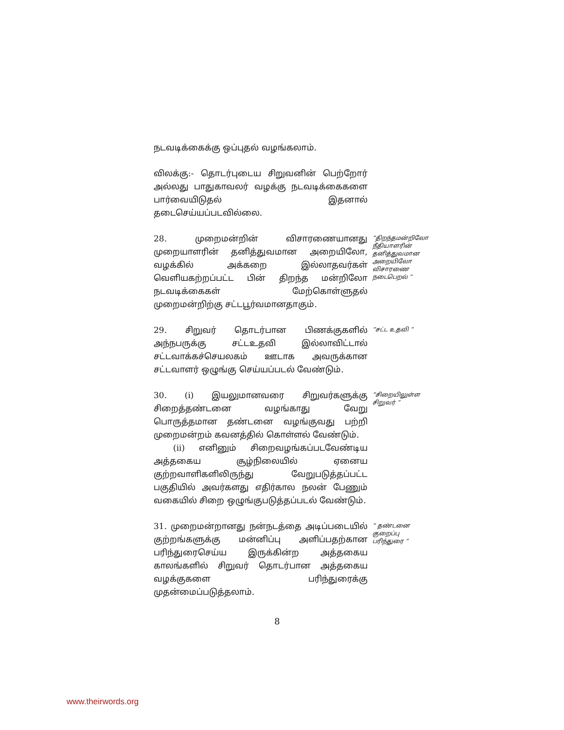நடவடிக்கைக்கு ஒப்புதல் வழங்கலாம்.
விலக்கு:- தொடர்புடைய சிறுவனின் பெற்றோர் அல்லது பாதுகாவலர் வழக்கு நடவடிக்கைகளை பார்வையிடுதல் இதனால் தடைசெய்யப்படவில்லை.
28. முறைமன்றின் விசாரணையானது முறையாளரின் தனித்துவமான அறையிலோ, வழக்கில் அக்கறை இல்லாதவர்கள் வெளியகற்றப்பட்ட பின் திறந்த மன்றிலோ நடவடிக்கைகள் மேற்கொள்ளுதல் முறைமன்றிற்கு சட்டபூர்வமானதாகும்.
“திறந்தமன்றிலோ நீதியாளரின் தனித்துவமான அறையிலோ விசாரணை நடைபெறல் ”
29. சிறுவர் தொடர்பான பிணக்குகளில் அந்நபருக்கு சட்டஉதவி இல்லாவிட்டால் சட்டவாக்கச்செயலகம் ஊடாக அவருக்கான சட்டவாளர் ஒழுங்கு செய்யப்படல் வேண்டும்.
“சட்ட உதவி ”
30. (i) இயலுமானவரை சிறுவர்களுக்கு சிறைத்தண்டனை வழங்காது வேறு பொருத்தமான தண்டனை வழங்குவது பற்றி முறைமன்றம் கவனத்தில் கொள்ளல் வேண்டும்.
(ii) எனினும் சிறைவழங்கப்படவேண்டிய அத்தகைய சூழ்நிலையில் ஏனைய குற்றவாளிகளிலிருந்து வேறுபடுத்தப்பட்ட பகுதியில் அவர்களது எதிர்கால நலன் பேணும் வகையில் சிறை ஒழுங்குபடுத்தப்படல் வேண்டும்.
“சிறையிலுள்ள சிறுவர் ”
31. முறைமன்றானது நன்நடத்தை அடிப்படையில் குற்றங்களுக்கு மன்னிப்பு அளிப்பதற்கான பரிந்துரைசெய்ய இருக்கின்ற அத்தகைய காலங்களில் சிறுவர் தொடர்பான அத்தகைய வழக்குகளை பரிந்துரைக்கு முதன்மைப்படுத்தலாம்.
“ தண்டனை குறைப்பு பரிந்துரை ”
8
www.theirwords.org